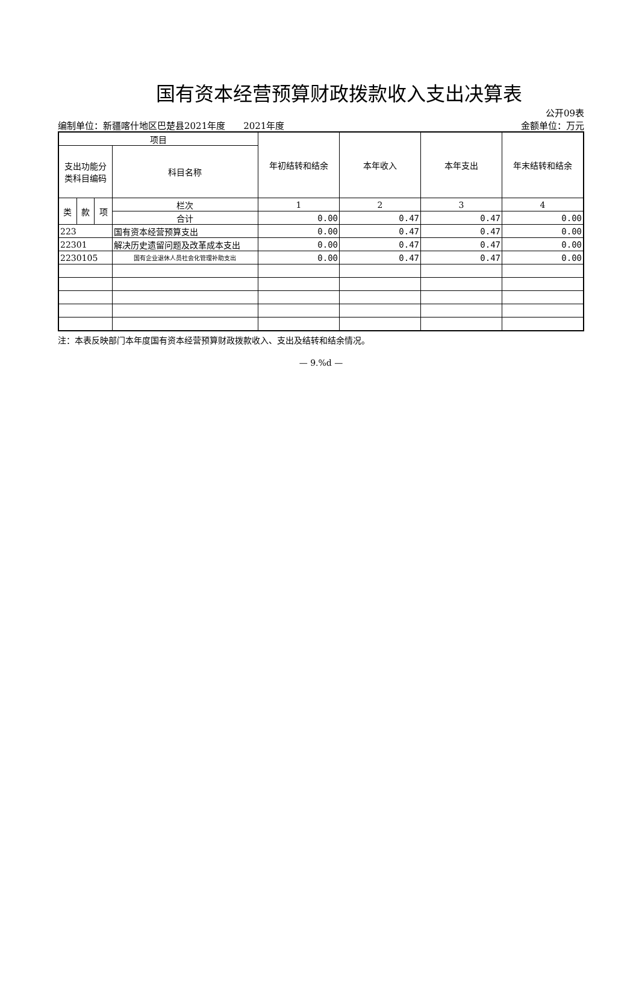国有资本经营预算财政拨款收入支出决算表
公开09表
编制单位：新疆喀什地区巴楚县2021年度　　2021年度 金额单位：万元
| 项目 | | | | 年初结转和结余 | 本年收入 | 本年支出 | 年末结转和结余 |
| --- | --- | --- | --- | --- | --- | --- | --- |
| 支出功能分类科目编码 | | | 科目名称 | | | | |
| 类 | 款 | 项 | 栏次 | 1 | 2 | 3 | 4 |
| | | | 合计 | 0.00 | 0.47 | 0.47 | 0.00 |
| 223 | | | 国有资本经营预算支出 | 0.00 | 0.47 | 0.47 | 0.00 |
| 22301 | | | 解决历史遗留问题及改革成本支出 | 0.00 | 0.47 | 0.47 | 0.00 |
| 2230105 | | | 国有企业退休人员社会化管理补助支出 | 0.00 | 0.47 | 0.47 | 0.00 |
注：本表反映部门本年度国有资本经营预算财政拨款收入、支出及结转和结余情况。
— 9.%d —